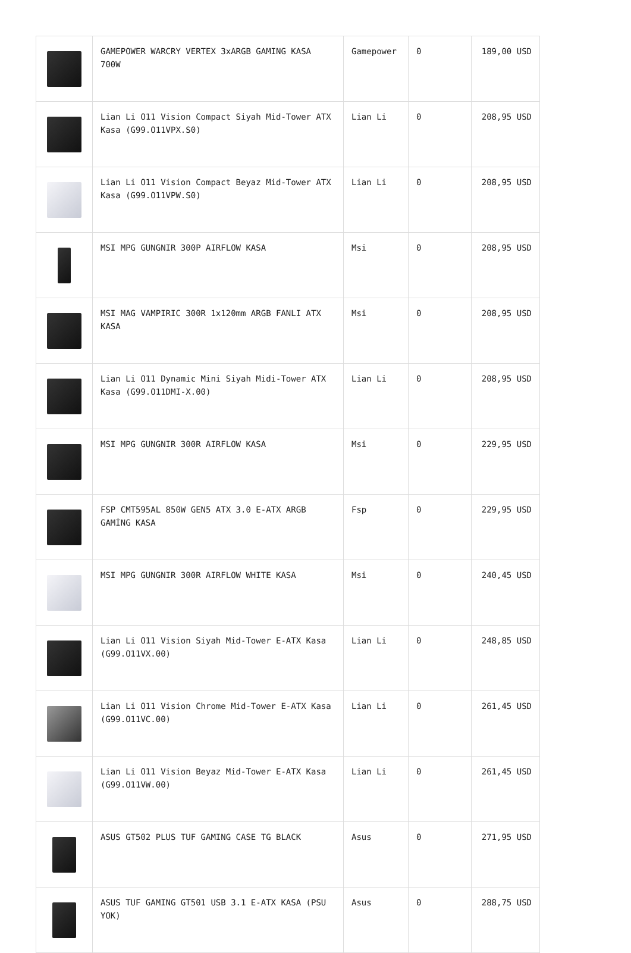| | GAMEPOWER WARCRY VERTEX 3xARGB GAMING KASA 700W | Gamepower | 0 | 189,00 USD |
| | Lian Li O11 Vision Compact Siyah Mid-Tower ATX Kasa (G99.O11VPX.S0) | Lian Li | 0 | 208,95 USD |
| | Lian Li O11 Vision Compact Beyaz Mid-Tower ATX Kasa (G99.O11VPW.S0) | Lian Li | 0 | 208,95 USD |
| | MSI MPG GUNGNIR 300P AIRFLOW KASA | Msi | 0 | 208,95 USD |
| | MSI MAG VAMPIRIC 300R 1x120mm ARGB FANLI ATX KASA | Msi | 0 | 208,95 USD |
| | Lian Li O11 Dynamic Mini Siyah Midi-Tower ATX Kasa (G99.O11DMI-X.00) | Lian Li | 0 | 208,95 USD |
| | MSI MPG GUNGNIR 300R AIRFLOW KASA | Msi | 0 | 229,95 USD |
| | FSP CMT595AL 850W GEN5 ATX 3.0 E-ATX ARGB GAMİNG KASA | Fsp | 0 | 229,95 USD |
| | MSI MPG GUNGNIR 300R AIRFLOW WHITE KASA | Msi | 0 | 240,45 USD |
| | Lian Li O11 Vision Siyah Mid-Tower E-ATX Kasa (G99.O11VX.00) | Lian Li | 0 | 248,85 USD |
| | Lian Li O11 Vision Chrome Mid-Tower E-ATX Kasa (G99.O11VC.00) | Lian Li | 0 | 261,45 USD |
| | Lian Li O11 Vision Beyaz Mid-Tower E-ATX Kasa (G99.O11VW.00) | Lian Li | 0 | 261,45 USD |
| | ASUS GT502 PLUS TUF GAMING CASE TG BLACK | Asus | 0 | 271,95 USD |
| | ASUS TUF GAMING GT501 USB 3.1 E-ATX KASA (PSU YOK) | Asus | 0 | 288,75 USD |